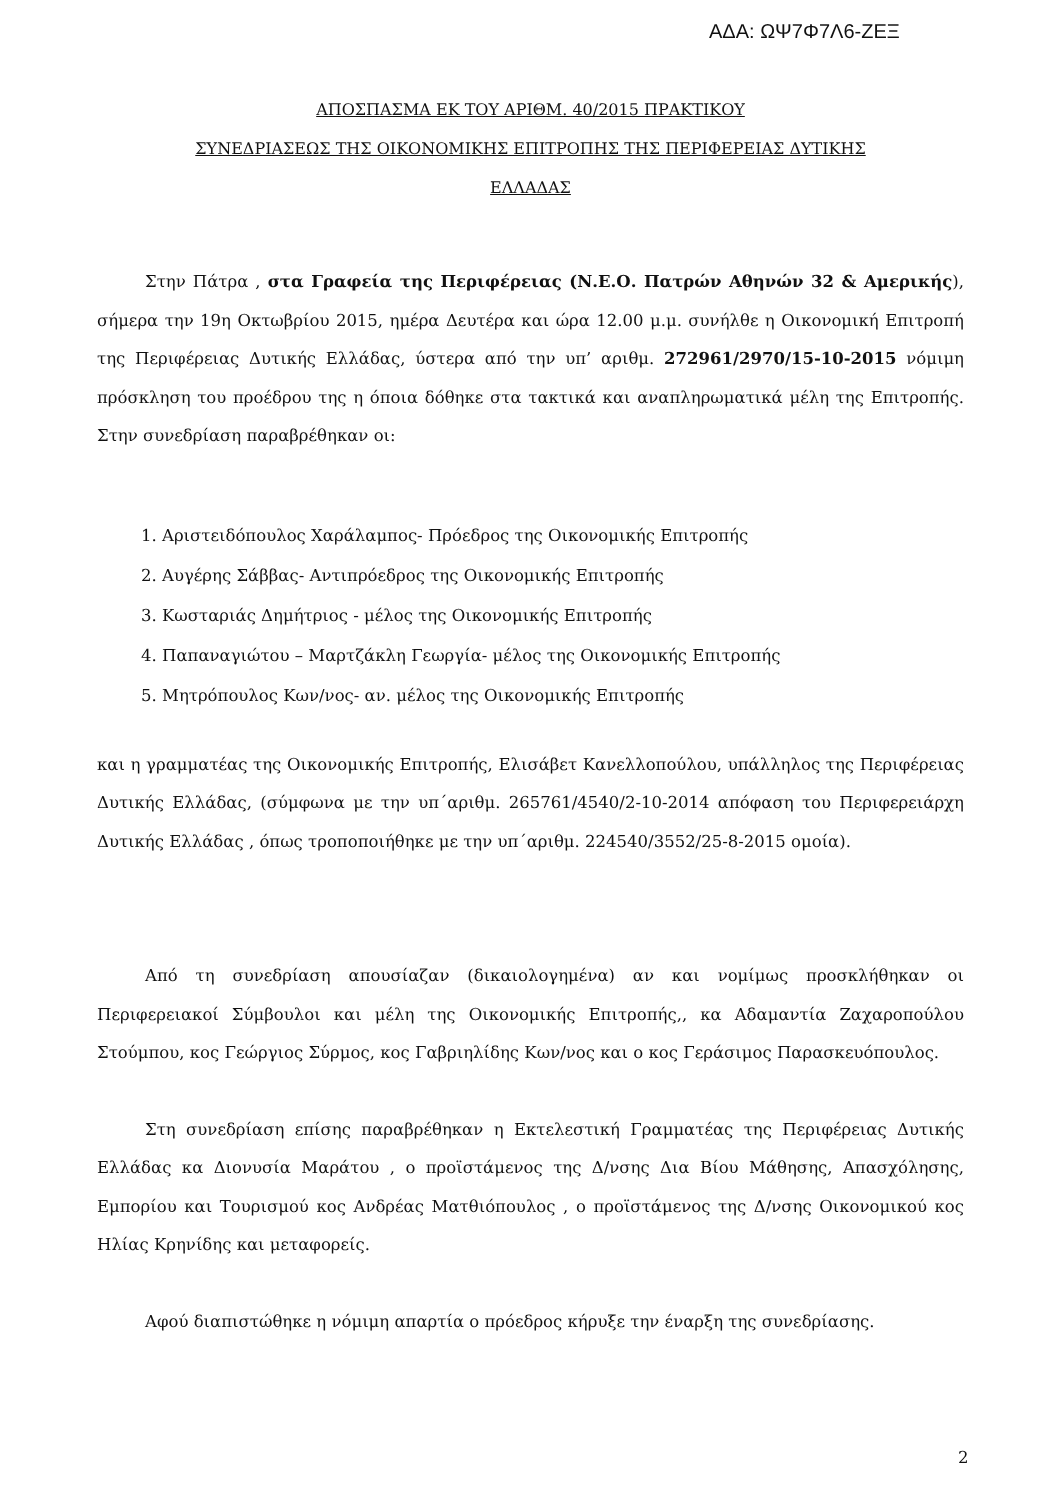ΑΔΑ: ΩΨ7Φ7Λ6-ΖΕΞ
ΑΠΟΣΠΑΣΜΑ ΕΚ ΤΟΥ ΑΡΙΘΜ. 40/2015 ΠΡΑΚΤΙΚΟΥ
ΣΥΝΕΔΡΙΑΣΕΩΣ ΤΗΣ ΟΙΚΟΝΟΜΙΚΗΣ ΕΠΙΤΡΟΠΗΣ ΤΗΣ ΠΕΡΙΦΕΡΕΙΑΣ ΔΥΤΙΚΗΣ
ΕΛΛΑΔΑΣ
Στην Πάτρα , στα Γραφεία της Περιφέρειας (Ν.Ε.Ο. Πατρών Αθηνών 32 & Αμερικής), σήμερα την 19η Οκτωβρίου 2015, ημέρα Δευτέρα και ώρα 12.00 μ.μ. συνήλθε η Οικονομική Επιτροπή της Περιφέρειας Δυτικής Ελλάδας, ύστερα από την υπ’ αριθμ. 272961/2970/15-10-2015 νόμιμη πρόσκληση του προέδρου της η όποια δόθηκε στα τακτικά και αναπληρωματικά μέλη της Επιτροπής. Στην συνεδρίαση παραβρέθηκαν οι:
1. Αριστειδόπουλος Χαράλαμπος- Πρόεδρος της Οικονομικής Επιτροπής
2. Αυγέρης Σάββας- Αντιπρόεδρος της Οικονομικής Επιτροπής
3. Κωσταριάς Δημήτριος - μέλος της Οικονομικής Επιτροπής
4. Παπαναγιώτου – Μαρτζάκλη Γεωργία- μέλος της Οικονομικής Επιτροπής
5. Μητρόπουλος Κων/νος- αν. μέλος της Οικονομικής Επιτροπής
και η γραμματέας της Οικονομικής Επιτροπής, Ελισάβετ Κανελλοπούλου, υπάλληλος της Περιφέρειας Δυτικής Ελλάδας, (σύμφωνα με την υπ΄αριθμ. 265761/4540/2-10-2014 απόφαση του Περιφερειάρχη Δυτικής Ελλάδας , όπως τροποποιήθηκε με την υπ΄αριθμ. 224540/3552/25-8-2015 ομοία).
Από τη συνεδρίαση απουσίαζαν (δικαιολογημένα) αν και νομίμως προσκλήθηκαν οι Περιφερειακοί Σύμβουλοι και μέλη της Οικονομικής Επιτροπής,, κα Αδαμαντία Ζαχαροπούλου Στούμπου, κος Γεώργιος Σύρμος, κος Γαβριηλίδης Κων/νος και ο κος Γεράσιμος Παρασκευόπουλος.
Στη συνεδρίαση επίσης παραβρέθηκαν η Εκτελεστική Γραμματέας της Περιφέρειας Δυτικής Ελλάδας κα Διονυσία Μαράτου , ο προϊστάμενος της Δ/νσης Δια Βίου Μάθησης, Απασχόλησης, Εμπορίου και Τουρισμού κος Ανδρέας Ματθιόπουλος , ο προϊστάμενος της Δ/νσης Οικονομικού κος Ηλίας Κρηνίδης και μεταφορείς.
Αφού διαπιστώθηκε η νόμιμη απαρτία ο πρόεδρος κήρυξε την έναρξη της συνεδρίασης.
2